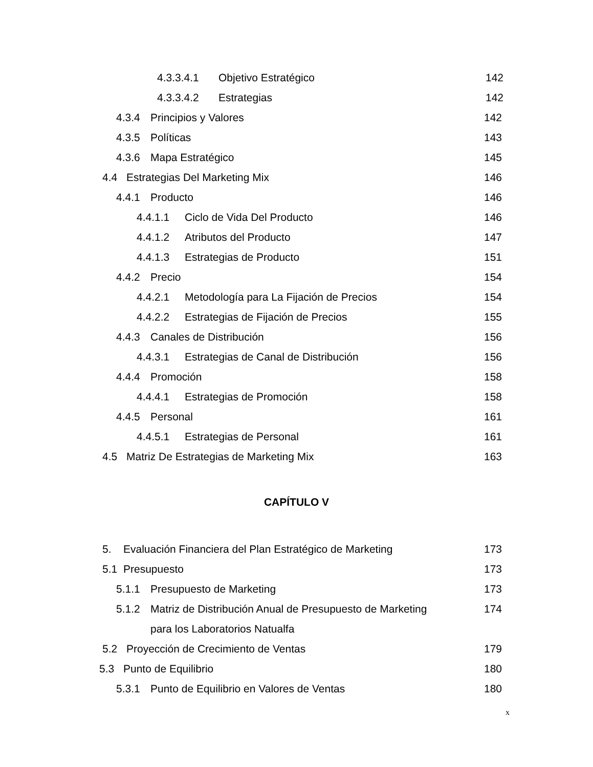4.3.3.4.1 Objetivo Estratégico 142
4.3.3.4.2 Estrategias 142
4.3.4 Principios y Valores 142
4.3.5 Políticas 143
4.3.6 Mapa Estratégico 145
4.4 Estrategias Del Marketing Mix 146
4.4.1 Producto 146
4.4.1.1 Ciclo de Vida Del Producto 146
4.4.1.2 Atributos del Producto 147
4.4.1.3 Estrategias de Producto 151
4.4.2 Precio 154
4.4.2.1 Metodología para La Fijación de Precios 154
4.4.2.2 Estrategias de Fijación de Precios 155
4.4.3 Canales de Distribución 156
4.4.3.1 Estrategias de Canal de Distribución 156
4.4.4 Promoción 158
4.4.4.1 Estrategias de Promoción 158
4.4.5 Personal 161
4.4.5.1 Estrategias de Personal 161
4.5 Matriz De Estrategias de Marketing Mix 163
CAPÍTULO V
5. Evaluación Financiera del Plan Estratégico de Marketing 173
5.1 Presupuesto 173
5.1.1 Presupuesto de Marketing 173
5.1.2 Matriz de Distribución Anual de Presupuesto de Marketing 174
para los Laboratorios Natualfa
5.2 Proyección de Crecimiento de Ventas 179
5.3 Punto de Equilibrio 180
5.3.1 Punto de Equilibrio en Valores de Ventas 180
x